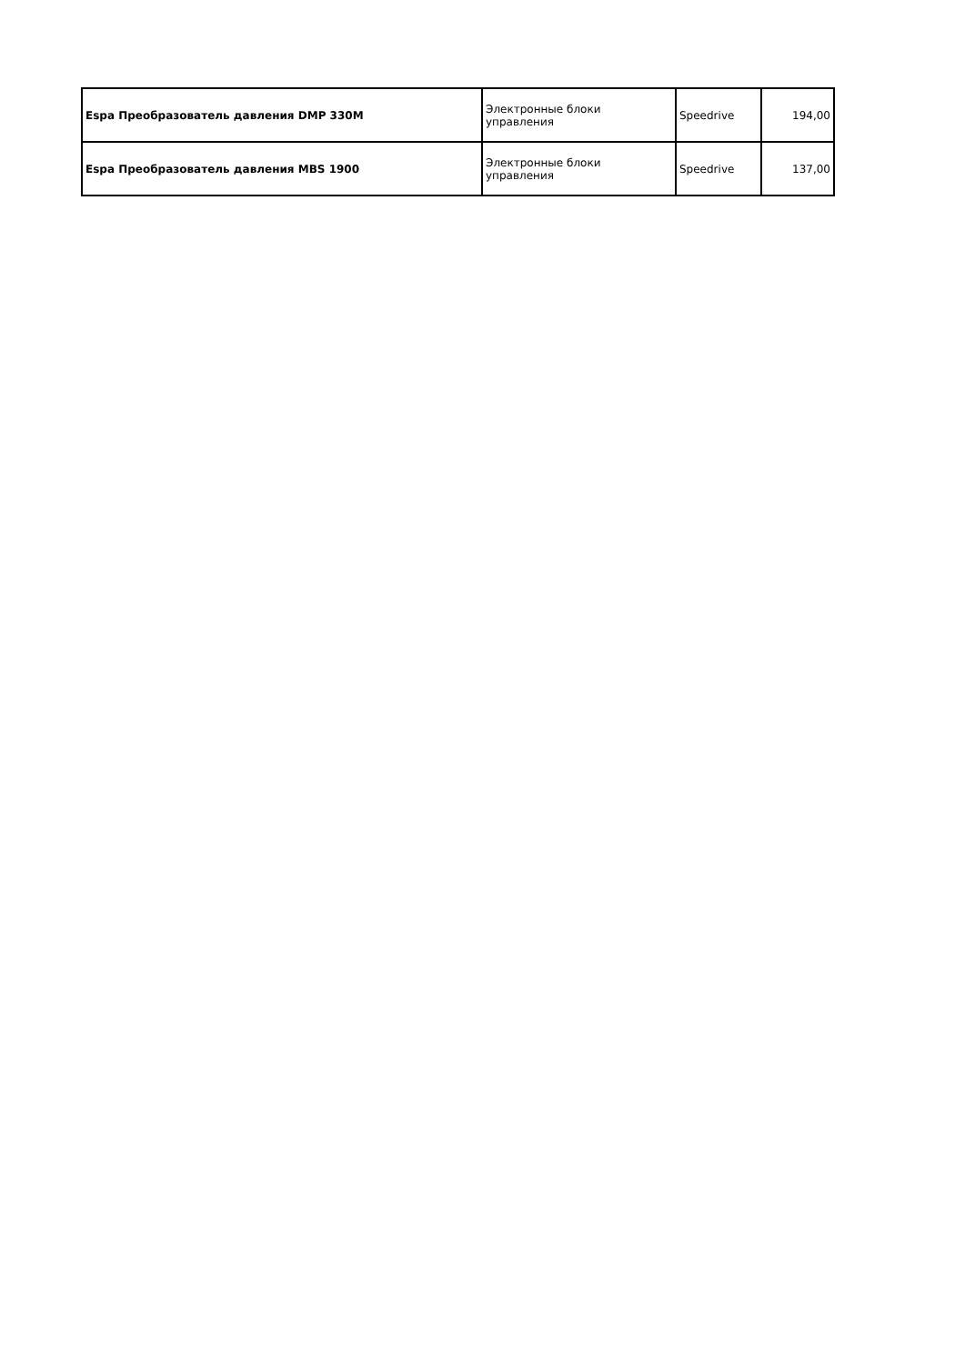| Espa Преобразователь давления DMP 330M | Электронные блоки управления | Speedrive | 194,00 |
| Espa Преобразователь давления MBS 1900 | Электронные блоки управления | Speedrive | 137,00 |